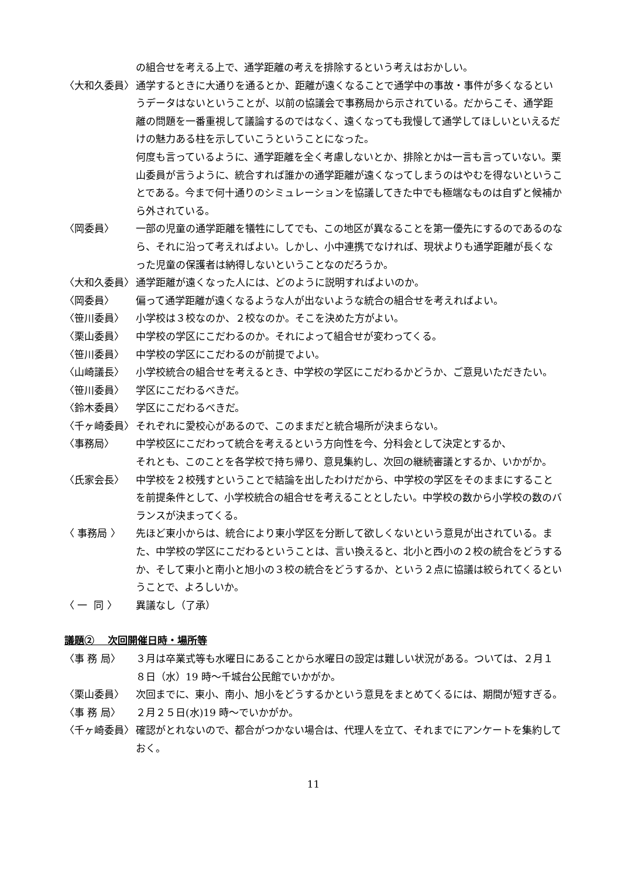の組合せを考える上で、通学距離の考えを排除するという考えはおかしい。
〈大和久委員〉
通学するときに大通りを通るとか、距離が遠くなることで通学中の事故・事件が多くなるというデータはないということが、以前の協議会で事務局から示されている。だからこそ、通学距離の問題を一番重視して議論するのではなく、遠くなっても我慢して通学してほしいといえるだけの魅力ある柱を示していこうということになった。
何度も言っているように、通学距離を全く考慮しないとか、排除とかは一言も言っていない。栗山委員が言うように、統合すれば誰かの通学距離が遠くなってしまうのはやむを得ないということである。今まで何十通りのシミュレーションを協議してきた中でも極端なものは自ずと候補から外されている。
〈岡委員〉
一部の児童の通学距離を犠牲にしてでも、この地区が異なることを第一優先にするのであるのなら、それに沿って考えればよい。しかし、小中連携でなければ、現状よりも通学距離が長くなった児童の保護者は納得しないということなのだろうか。
〈大和久委員〉
通学距離が遠くなった人には、どのように説明すればよいのか。
〈岡委員〉
偏って通学距離が遠くなるような人が出ないような統合の組合せを考えればよい。
〈笹川委員〉
小学校は３校なのか、２校なのか。そこを決めた方がよい。
〈栗山委員〉
中学校の学区にこだわるのか。それによって組合せが変わってくる。
〈笹川委員〉
中学校の学区にこだわるのが前提でよい。
〈山崎議長〉
小学校統合の組合せを考えるとき、中学校の学区にこだわるかどうか、ご意見いただきたい。
〈笹川委員〉
学区にこだわるべきだ。
〈鈴木委員〉
学区にこだわるべきだ。
〈千ヶ崎委員〉
それぞれに愛校心があるので、このままだと統合場所が決まらない。
〈事務局〉
中学校区にこだわって統合を考えるという方向性を今、分科会として決定とするか、
それとも、このことを各学校で持ち帰り、意見集約し、次回の継続審議とするか、いかがか。
〈氏家会長〉
中学校を２校残すということで結論を出したわけだから、中学校の学区をそのままにすることを前提条件として、小学校統合の組合せを考えることとしたい。中学校の数から小学校の数のバランスが決まってくる。
〈 事務局 〉
先ほど東小からは、統合により東小学区を分断して欲しくないという意見が出されている。また、中学校の学区にこだわるということは、言い換えると、北小と西小の２校の統合をどうするか、そして東小と南小と旭小の３校の統合をどうするか、という２点に協議は絞られてくるということで、よろしいか。
〈 一 同 〉
異議なし（了承）
議題②　 次回開催日時・場所等
〈事 務 局〉
３月は卒業式等も水曜日にあることから水曜日の設定は難しい状況がある。ついては、２月１８日（水）19 時～千城台公民館でいかがか。
〈栗山委員〉
次回までに、東小、南小、旭小をどうするかという意見をまとめてくるには、期間が短すぎる。
〈事 務 局〉
２月２５日(水)19 時～でいかがか。
〈千ヶ崎委員〉
確認がとれないので、都合がつかない場合は、代理人を立て、それまでにアンケートを集約しておく。
11